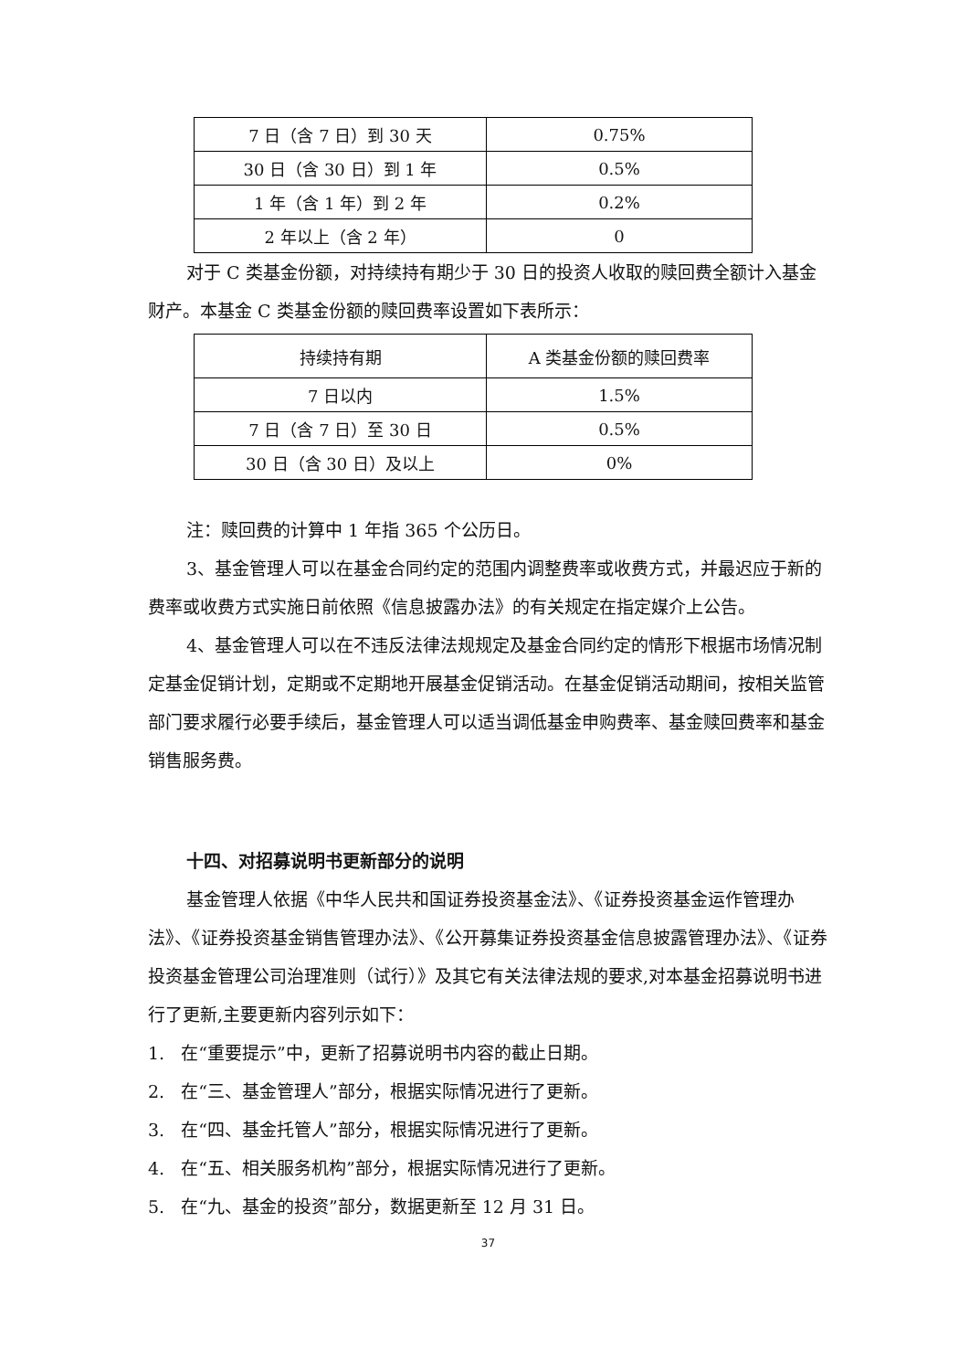| 7 日（含 7 日）到 30 天 | 0.75% |
| 30 日（含 30 日）到 1 年 | 0.5% |
| 1 年（含 1 年）到 2 年 | 0.2% |
| 2 年以上（含 2 年） | 0 |
对于 C 类基金份额，对持续持有期少于 30 日的投资人收取的赎回费全额计入基金财产。本基金 C 类基金份额的赎回费率设置如下表所示：
| 持续持有期 | A 类基金份额的赎回费率 |
| --- | --- |
| 7 日以内 | 1.5% |
| 7 日（含 7 日）至 30 日 | 0.5% |
| 30 日（含 30 日）及以上 | 0% |
注：赎回费的计算中 1 年指 365 个公历日。
3、基金管理人可以在基金合同约定的范围内调整费率或收费方式，并最迟应于新的费率或收费方式实施日前依照《信息披露办法》的有关规定在指定媒介上公告。
4、基金管理人可以在不违反法律法规规定及基金合同约定的情形下根据市场情况制定基金促销计划，定期或不定期地开展基金促销活动。在基金促销活动期间，按相关监管部门要求履行必要手续后，基金管理人可以适当调低基金申购费率、基金赎回费率和基金销售服务费。
十四、对招募说明书更新部分的说明
基金管理人依据《中华人民共和国证券投资基金法》、《证券投资基金运作管理办法》、《证券投资基金销售管理办法》、《公开募集证券投资基金信息披露管理办法》、《证券投资基金管理公司治理准则（试行）》及其它有关法律法规的要求,对本基金招募说明书进行了更新,主要更新内容列示如下：
1. 在“重要提示”中，更新了招募说明书内容的截止日期。
2. 在“三、基金管理人”部分，根据实际情况进行了更新。
3. 在“四、基金托管人”部分，根据实际情况进行了更新。
4. 在“五、相关服务机构”部分，根据实际情况进行了更新。
5. 在“九、基金的投资”部分，数据更新至 12 月 31 日。
37